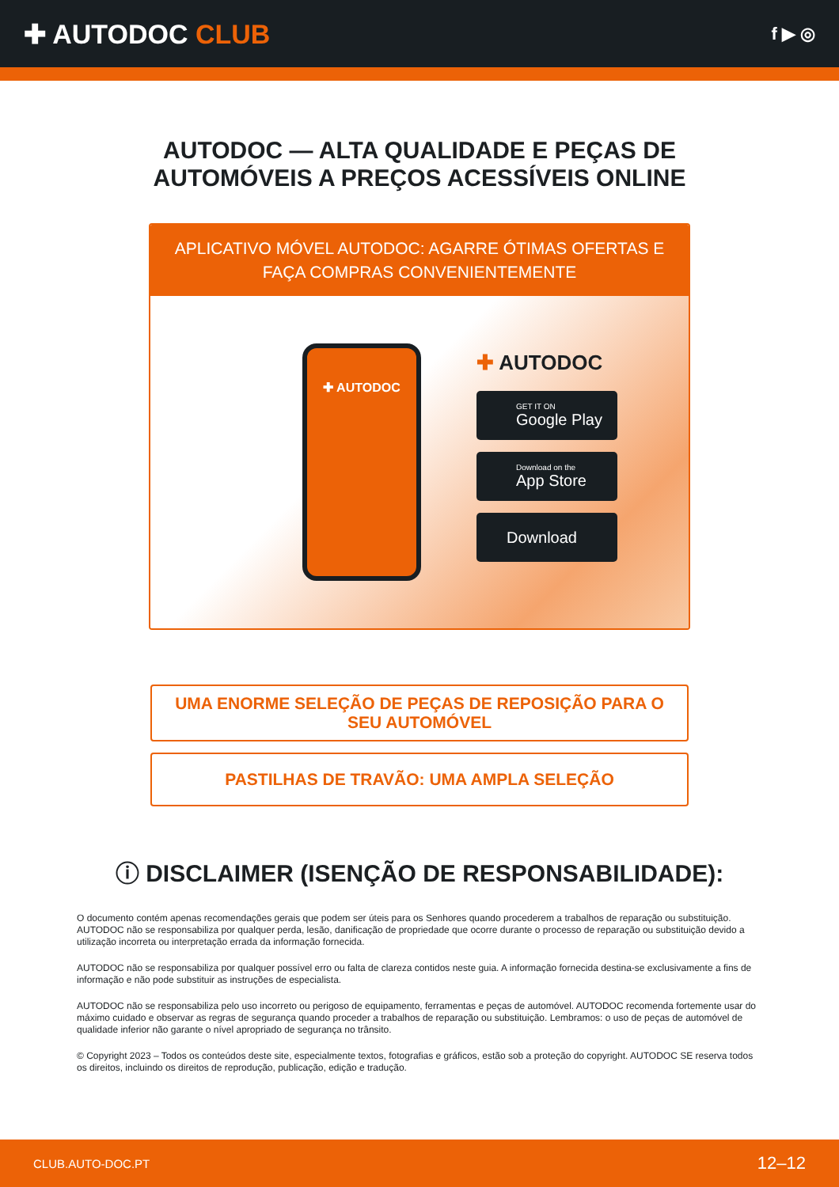✚ AUTODOC CLUB
f ▶ ◎
AUTODOC — ALTA QUALIDADE E PEÇAS DE
AUTOMÓVEIS A PREÇOS ACESSÍVEIS ONLINE
APLICATIVO MÓVEL AUTODOC: AGARRE ÓTIMAS OFERTAS E FAÇA COMPRAS CONVENIENTEMENTE
✚ AUTODOC
✚ AUTODOC
GET IT ON
Google Play
Download on the
App Store
Download
UMA ENORME SELEÇÃO DE PEÇAS DE REPOSIÇÃO PARA O SEU AUTOMÓVEL
PASTILHAS DE TRAVÃO: UMA AMPLA SELEÇÃO
ⓘ DISCLAIMER (ISENÇÃO DE RESPONSABILIDADE):
O documento contém apenas recomendações gerais que podem ser úteis para os Senhores quando procederem a trabalhos de reparação ou substituição. AUTODOC não se responsabiliza por qualquer perda, lesão, danificação de propriedade que ocorre durante o processo de reparação ou substituição devido a utilização incorreta ou interpretação errada da informação fornecida.
AUTODOC não se responsabiliza por qualquer possível erro ou falta de clareza contidos neste guia. A informação fornecida destina-se exclusivamente a fins de informação e não pode substituir as instruções de especialista.
AUTODOC não se responsabiliza pelo uso incorreto ou perigoso de equipamento, ferramentas e peças de automóvel. AUTODOC recomenda fortemente usar do máximo cuidado e observar as regras de segurança quando proceder a trabalhos de reparação ou substituição. Lembramos: o uso de peças de automóvel de qualidade inferior não garante o nível apropriado de segurança no trânsito.
© Copyright 2023 – Todos os conteúdos deste site, especialmente textos, fotografias e gráficos, estão sob a proteção do copyright. AUTODOC SE reserva todos os direitos, incluindo os direitos de reprodução, publicação, edição e tradução.
CLUB.AUTO-DOC.PT 12–12